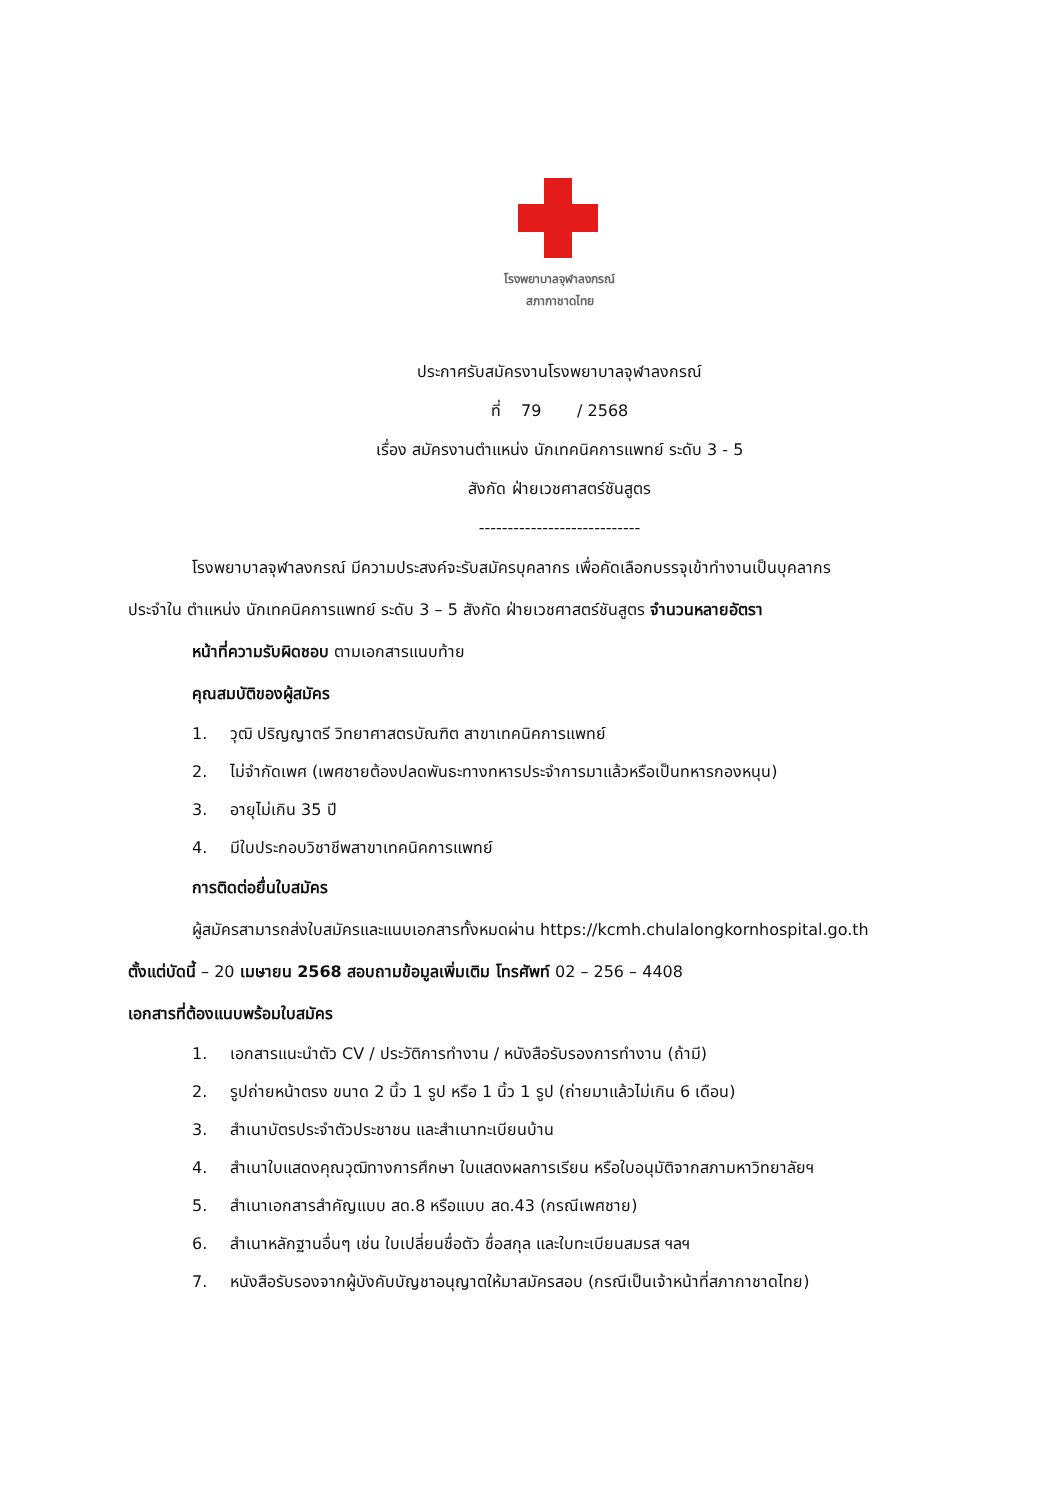โรงพยาบาลจุฬาลงกรณ์
สภากาชาดไทย
ประกาศรับสมัครงานโรงพยาบาลจุฬาลงกรณ์
ที่ 79 / 2568
เรื่อง สมัครงานตำแหน่ง นักเทคนิคการแพทย์ ระดับ 3 - 5
สังกัด ฝ่ายเวชศาสตร์ชันสูตร
----------------------------
โรงพยาบาลจุฬาลงกรณ์ มีความประสงค์จะรับสมัครบุคลากร เพื่อคัดเลือกบรรจุเข้าทำงานเป็นบุคลากร
ประจำใน ตำแหน่ง นักเทคนิคการแพทย์ ระดับ 3 – 5 สังกัด ฝ่ายเวชศาสตร์ชันสูตร จำนวนหลายอัตรา
หน้าที่ความรับผิดชอบ ตามเอกสารแนบท้าย
คุณสมบัติของผู้สมัคร
1. วุฒิ ปริญญาตรี วิทยาศาสตรบัณฑิต สาขาเทคนิคการแพทย์
2. ไม่จำกัดเพศ (เพศชายต้องปลดพันธะทางทหารประจำการมาแล้วหรือเป็นทหารกองหนุน)
3. อายุไม่เกิน 35 ปี
4. มีใบประกอบวิชาชีพสาขาเทคนิคการแพทย์
การติดต่อยื่นใบสมัคร
ผู้สมัครสามารถส่งใบสมัครและแนบเอกสารทั้งหมดผ่าน https://kcmh.chulalongkornhospital.go.th
ตั้งแต่บัดนี้ – 20 เมษายน 2568 สอบถามข้อมูลเพิ่มเติม โทรศัพท์ 02 – 256 – 4408
เอกสารที่ต้องแนบพร้อมใบสมัคร
1. เอกสารแนะนำตัว CV / ประวัติการทำงาน / หนังสือรับรองการทำงาน (ถ้ามี)
2. รูปถ่ายหน้าตรง ขนาด 2 นิ้ว 1 รูป หรือ 1 นิ้ว 1 รูป (ถ่ายมาแล้วไม่เกิน 6 เดือน)
3. สำเนาบัตรประจำตัวประชาชน และสำเนาทะเบียนบ้าน
4. สำเนาใบแสดงคุณวุฒิทางการศึกษา ใบแสดงผลการเรียน หรือใบอนุมัติจากสภามหาวิทยาลัยฯ
5. สำเนาเอกสารสำคัญแบบ สด.8 หรือแบบ สด.43 (กรณีเพศชาย)
6. สำเนาหลักฐานอื่นๆ เช่น ใบเปลี่ยนชื่อตัว ชื่อสกุล และใบทะเบียนสมรส ฯลฯ
7. หนังสือรับรองจากผู้บังคับบัญชาอนุญาตให้มาสมัครสอบ (กรณีเป็นเจ้าหน้าที่สภากาชาดไทย)